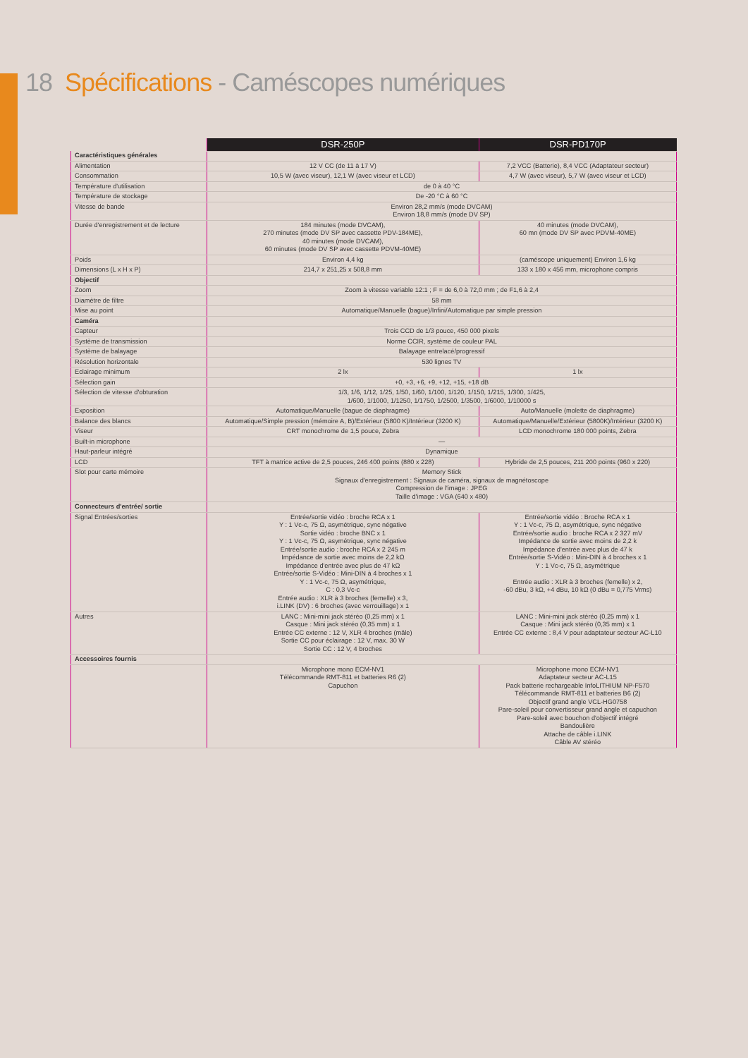18 Spécifications - Caméscopes numériques
| | DSR-250P | DSR-PD170P |
| Caractéristiques générales | | |
| Alimentation | 12 V CC (de 11 à 17 V) | 7,2 VCC (Batterie), 8,4 VCC (Adaptateur secteur) |
| Consommation | 10,5 W (avec viseur), 12,1 W (avec viseur et LCD) | 4,7 W (avec viseur), 5,7 W (avec viseur et LCD) |
| Température d'utilisation | de 0 à 40 °C | |
| Température de stockage | De -20 °C à 60 °C | |
| Vitesse de bande | Environ 28,2 mm/s (mode DVCAM) Environ 18,8 mm/s (mode DV SP) | |
| Durée d'enregistrement et de lecture | 184 minutes (mode DVCAM), 270 minutes (mode DV SP avec cassette PDV-184ME), 40 minutes (mode DVCAM), 60 minutes (mode DV SP avec cassette PDVM-40ME) | 40 minutes (mode DVCAM), 60 mn (mode DV SP avec PDVM-40ME) |
| Poids | Environ 4,4 kg | (caméscope uniquement) Environ 1,6 kg |
| Dimensions (L x H x P) | 214,7 x 251,25 x 508,8 mm | 133 x 180 x 456 mm, microphone compris |
| Objectif | | |
| Zoom | Zoom à vitesse variable 12:1 ; F = de 6,0 à 72,0 mm ; de F1,6 à 2,4 | |
| Diamètre de filtre | 58 mm | |
| Mise au point | Automatique/Manuelle (bague)/Infini/Automatique par simple pression | |
| Caméra | | |
| Capteur | Trois CCD de 1/3 pouce, 450 000 pixels | |
| Système de transmission | Norme CCIR, système de couleur PAL | |
| Système de balayage | Balayage entrelacé/progressif | |
| Résolution horizontale | 530 lignes TV | |
| Eclairage minimum | 2 lx | 1 lx |
| Sélection gain | +0, +3, +6, +9, +12, +15, +18 dB | |
| Sélection de vitesse d'obturation | 1/3, 1/6, 1/12, 1/25, 1/50, 1/60, 1/100, 1/120, 1/150, 1/215, 1/300, 1/425, 1/600, 1/1000, 1/1250, 1/1750, 1/2500, 1/3500, 1/6000, 1/10000 s | |
| Exposition | Automatique/Manuelle (bague de diaphragme) | Auto/Manuelle (molette de diaphragme) |
| Balance des blancs | Automatique/Simple pression (mémoire A, B)/Extérieur (5800 K)/Intérieur (3200 K) | Automatique/Manuelle/Extérieur (5800K)/Intérieur (3200 K) |
| Viseur | CRT monochrome de 1,5 pouce, Zebra | LCD monochrome 180 000 points, Zebra |
| Built-in microphone | — | |
| Haut-parleur intégré | Dynamique | |
| LCD | TFT à matrice active de 2,5 pouces, 246 400 points (880 x 228) | Hybride de 2,5 pouces, 211 200 points (960 x 220) |
| Slot pour carte mémoire | Memory Stick Signaux d'enregistrement : Signaux de caméra, signaux de magnétoscope Compression de l'image : JPEG Taille d'image : VGA (640 x 480) | |
| Connecteurs d'entrée/ sortie | | |
| Signal Entrées/sorties | Entrée/sortie vidéo : broche RCA x 1 Y : 1 Vc-c, 75 Ω, asymétrique, sync négative Sortie vidéo : broche BNC x 1 Y : 1 Vc-c, 75 Ω, asymétrique, sync négative Entrée/sortie audio : broche RCA x 2 245 m Impédance de sortie avec moins de 2,2 kΩ Impédance d'entrée avec plus de 47 kΩ Entrée/sortie S-Vidéo : Mini-DIN à 4 broches x 1 Y : 1 Vc-c, 75 Ω, asymétrique, C : 0,3 Vc-c Entrée audio : XLR à 3 broches (femelle) x 3, i.LINK (DV) : 6 broches (avec verrouillage) x 1 | Entrée/sortie vidéo : Broche RCA x 1 Y : 1 Vc-c, 75 Ω, asymétrique, sync négative Entrée/sortie audio : broche RCA x 2 327 mV Impédance de sortie avec moins de 2,2 k Impédance d'entrée avec plus de 47 k Entrée/sortie S-Vidéo : Mini-DIN à 4 broches x 1 Y : 1 Vc-c, 75 Ω, asymétrique Entrée audio : XLR à 3 broches (femelle) x 2, -60 dBu, 3 kΩ, +4 dBu, 10 kΩ (0 dBu = 0,775 Vrms) |
| Autres | LANC : Mini-mini jack stéréo (0,25 mm) x 1 Casque : Mini jack stéréo (0,35 mm) x 1 Entrée CC externe : 12 V, XLR 4 broches (mâle) Sortie CC pour éclairage : 12 V, max. 30 W Sortie CC : 12 V, 4 broches | LANC : Mini-mini jack stéréo (0,25 mm) x 1 Casque : Mini jack stéréo (0,35 mm) x 1 Entrée CC externe : 8,4 V pour adaptateur secteur AC-L10 |
| Accessoires fournis | | |
| | Microphone mono ECM-NV1 Télécommande RMT-811 et batteries R6 (2) Capuchon | Microphone mono ECM-NV1 Adaptateur secteur AC-L15 Pack batterie rechargeable InfoLITHIUM NP-F570 Télécommande RMT-811 et batteries B6 (2) Objectif grand angle VCL-HG0758 Pare-soleil pour convertisseur grand angle et capuchon Pare-soleil avec bouchon d'objectif intégré Bandoulière Attache de câble i.LINK Câble AV stéréo |